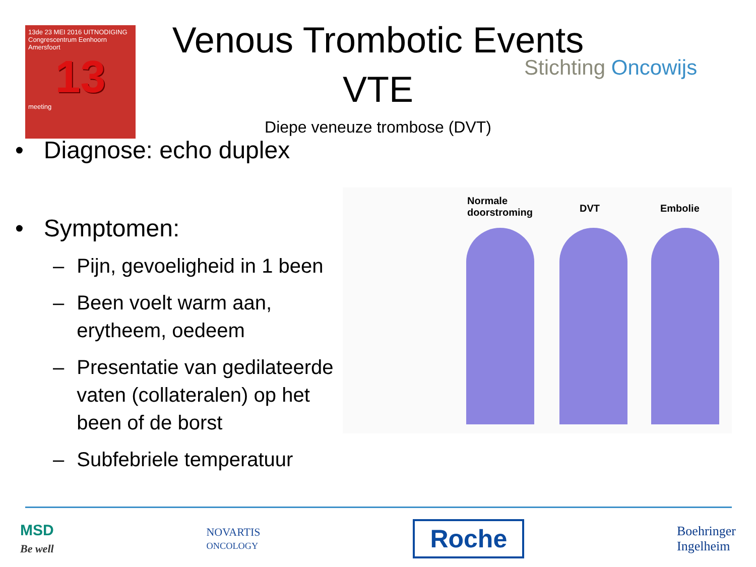13de 23 MEI 2016 UITNODIGING
Congrescentrum Eenhoorn
Amersfoort
13
meeting
Venous Trombotic Events
VTE
Diepe veneuze trombose (DVT)
Stichting Oncowijs
• Diagnose: echo duplex
• Symptomen:
– Pijn, gevoeligheid in 1 been
– Been voelt warm aan, erytheem, oedeem
– Presentatie van gedilateerde vaten (collateralen) op het been of de borst
– Subfebriele temperatuur
Normale
doorstroming DVT Embolie
MSD
Be well
NOVARTIS
ONCOLOGY
Roche
Boehringer
Ingelheim